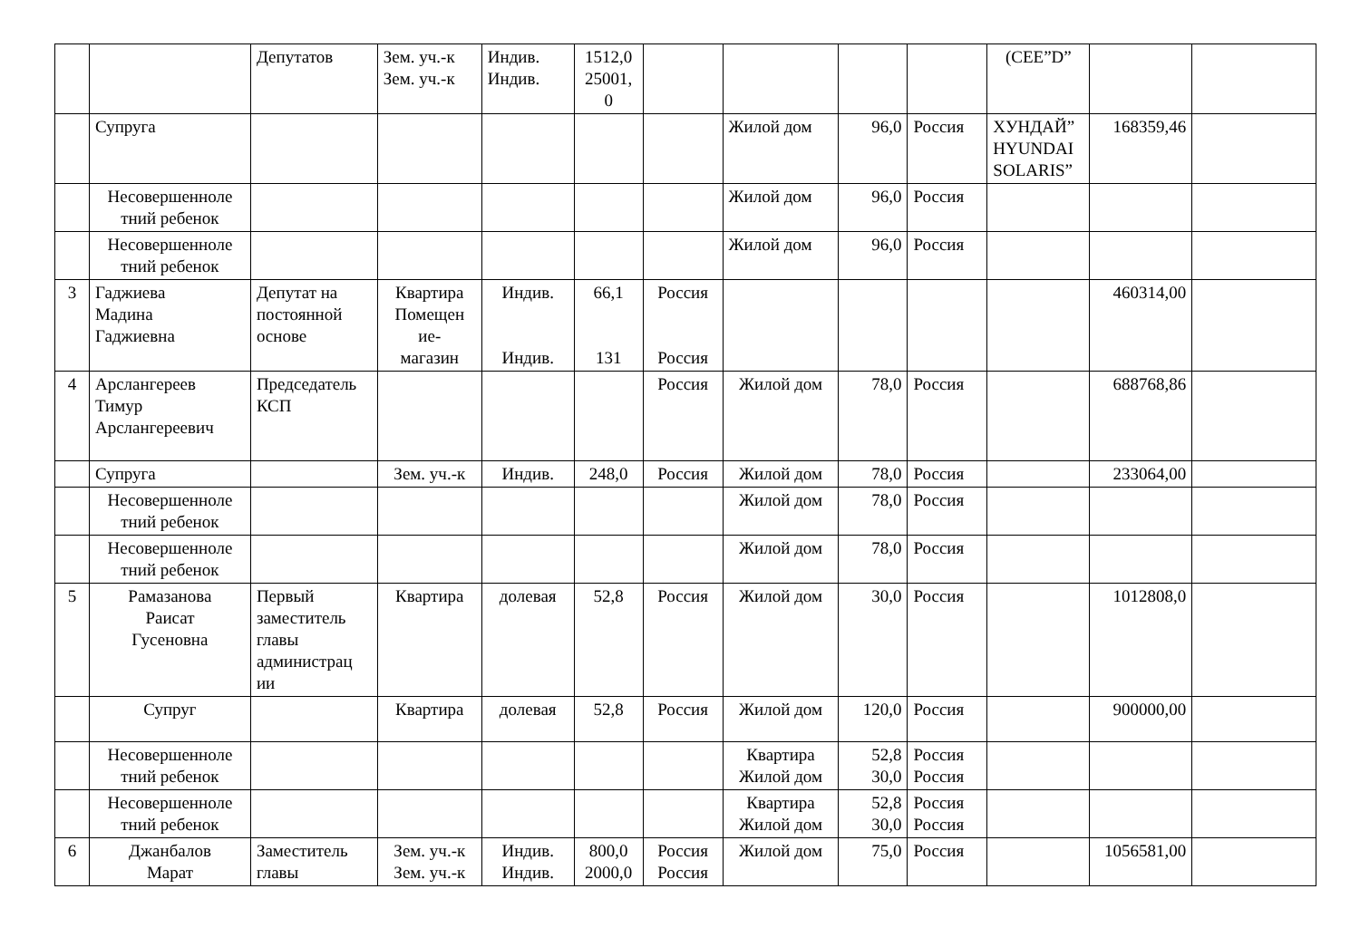| | | Депутатов | Зем. уч.-к Зем. уч.-к | Индив. Индив. | 1512,0 25001, 0 | | | | | (CEE”D” | | |
| | Супруга | | | | | | Жилой дом | 96,0 | Россия | ХУНДАЙ” HYUNDAI SOLARIS” | 168359,46 | |
| | Несовершенноле тний ребенок | | | | | | Жилой дом | 96,0 | Россия | | | |
| | Несовершенноле тний ребенок | | | | | | Жилой дом | 96,0 | Россия | | | |
| 3 | Гаджиева Мадина Гаджиевна | Депутат на постоянной основе | Квартира Помещен ие- магазин | Индив. Индив. | 66,1 131 | Россия Россия | | | | | 460314,00 | |
| 4 | Арслангереев Тимур Арслангереевич | Председатель КСП | | | | Россия | Жилой дом | 78,0 | Россия | | 688768,86 | |
| | Супруга | | Зем. уч.-к | Индив. | 248,0 | Россия | Жилой дом | 78,0 | Россия | | 233064,00 | |
| | Несовершенноле тний ребенок | | | | | | Жилой дом | 78,0 | Россия | | | |
| | Несовершенноле тний ребенок | | | | | | Жилой дом | 78,0 | Россия | | | |
| 5 | Рамазанова Раисат Гусеновна | Первый заместитель главы администрац ии | Квартира | долевая | 52,8 | Россия | Жилой дом | 30,0 | Россия | | 1012808,0 | |
| | Супруг | | Квартира | долевая | 52,8 | Россия | Жилой дом | 120,0 | Россия | | 900000,00 | |
| | Несовершенноле тний ребенок | | | | | | Квартира Жилой дом | 52,8 30,0 | Россия Россия | | | |
| | Несовершенноле тний ребенок | | | | | | Квартира Жилой дом | 52,8 30,0 | Россия Россия | | | |
| 6 | Джанбалов Марат | Заместитель главы | Зем. уч.-к Зем. уч.-к | Индив. Индив. | 800,0 2000,0 | Россия Россия | Жилой дом | 75,0 | Россия | | 1056581,00 | |